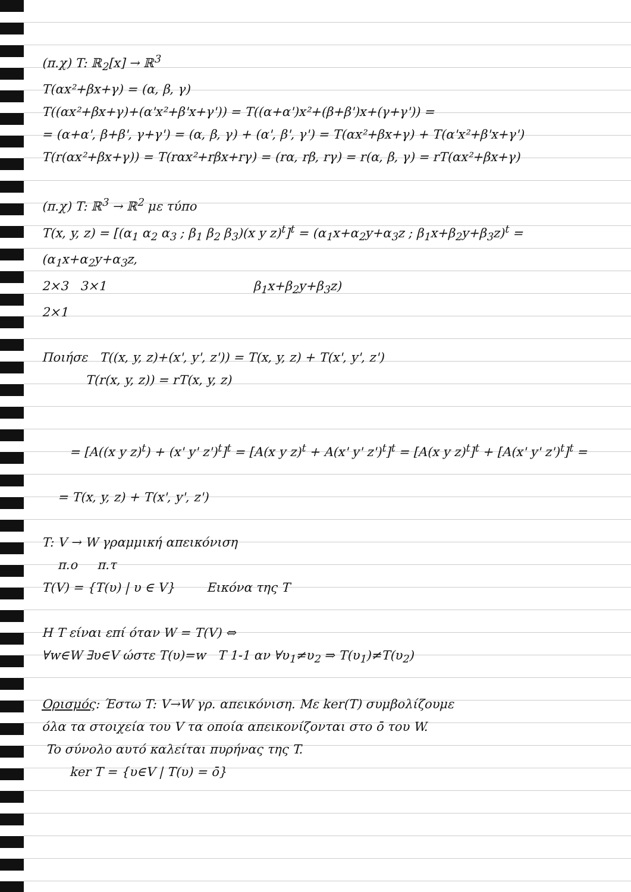(π.χ) T: ℝ<sub>2</sub>[x] → ℝ<sup>3</sup>
T(αx²+βx+γ) = (α, β, γ)
T((αx²+βx+γ)+(α'x²+β'x+γ')) = T((α+α')x²+(β+β')x+(γ+γ')) =
= (α+α', β+β', γ+γ') = (α, β, γ) + (α', β', γ') = T(αx²+βx+γ) + T(α'x²+β'x+γ')
T(r(αx²+βx+γ)) = T(rαx²+rβx+rγ) = (rα, rβ, rγ) = r(α, β, γ) = rT(αx²+βx+γ)
(π.χ) T: ℝ<sup>3</sup> → ℝ<sup>2</sup> με τύπο
T(x, y, z) = [(α<sub>1</sub> α<sub>2</sub> α<sub>3</sub> ; β<sub>1</sub> β<sub>2</sub> β<sub>3</sub>)(x y z)<sup>t</sup>]<sup>t</sup> = (α<sub>1</sub>x+α<sub>2</sub>y+α<sub>3</sub>z ; β<sub>1</sub>x+β<sub>2</sub>y+β<sub>3</sub>z)<sup>t</sup> = (α<sub>1</sub>x+α<sub>2</sub>y+α<sub>3</sub>z,
2×3 3×1 β<sub>1</sub>x+β<sub>2</sub>y+β<sub>3</sub>z)
2×1
Ποιήσε T((x, y, z)+(x', y', z')) = T(x, y, z) + T(x', y', z')
T(r(x, y, z)) = rT(x, y, z)
= [A((x y z)<sup>t</sup>) + (x' y' z')<sup>t</sup>]<sup>t</sup> = [A(x y z)<sup>t</sup> + A(x' y' z')<sup>t</sup>]<sup>t</sup> = [A(x y z)<sup>t</sup>]<sup>t</sup> + [A(x' y' z')<sup>t</sup>]<sup>t</sup> =
= T(x, y, z) + T(x', y', z')
T: V → W γραμμική απεικόνιση
π.ο π.τ
T(V) = {T(υ) | υ ∈ V} Εικόνα της T
H T είναι επί όταν W = T(V) ⇔
∀w∈W ∃υ∈V ώστε T(υ)=w T 1-1 αν ∀υ<sub>1</sub>≠υ<sub>2</sub> ⇒ T(υ<sub>1</sub>)≠T(υ<sub>2</sub>)
Ορισμός: Έστω T: V→W γρ. απεικόνιση. Με ker(T) συμβολίζουμε
όλα τα στοιχεία του V τα οποία απεικονίζονται στο ō του W.
To σύνολο αυτό καλείται πυρήνας της T.
ker T = {υ∈V | T(υ) = ō}